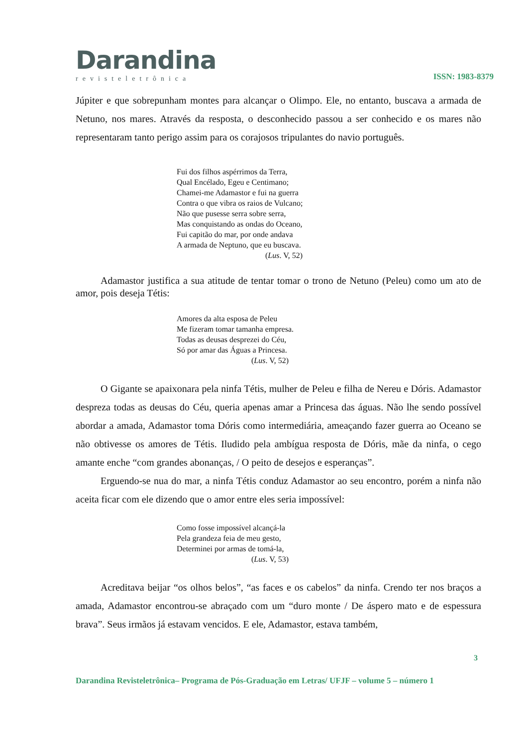Darandina
revisteletrônica
ISSN: 1983-8379
Júpiter e que sobrepunham montes para alcançar o Olimpo. Ele, no entanto, buscava a armada de Netuno, nos mares. Através da resposta, o desconhecido passou a ser conhecido e os mares não representaram tanto perigo assim para os corajosos tripulantes do navio português.
Fui dos filhos aspérrimos da Terra,
Qual Encélado, Egeu e Centimano;
Chamei-me Adamastor e fui na guerra
Contra o que vibra os raios de Vulcano;
Não que pusesse serra sobre serra,
Mas conquistando as ondas do Oceano,
Fui capitão do mar, por onde andava
A armada de Neptuno, que eu buscava.
(Lus. V, 52)
Adamastor justifica a sua atitude de tentar tomar o trono de Netuno (Peleu) como um ato de amor, pois deseja Tétis:
Amores da alta esposa de Peleu
Me fizeram tomar tamanha empresa.
Todas as deusas desprezei do Céu,
Só por amar das Águas a Princesa.
(Lus. V, 52)
O Gigante se apaixonara pela ninfa Tétis, mulher de Peleu e filha de Nereu e Dóris. Adamastor despreza todas as deusas do Céu, queria apenas amar a Princesa das águas. Não lhe sendo possível abordar a amada, Adamastor toma Dóris como intermediária, ameaçando fazer guerra ao Oceano se não obtivesse os amores de Tétis. Iludido pela ambígua resposta de Dóris, mãe da ninfa, o cego amante enche “com grandes abonanças, / O peito de desejos e esperanças”.
Erguendo-se nua do mar, a ninfa Tétis conduz Adamastor ao seu encontro, porém a ninfa não aceita ficar com ele dizendo que o amor entre eles seria impossível:
Como fosse impossível alcançá-la
Pela grandeza feia de meu gesto,
Determinei por armas de tomá-la,
(Lus. V, 53)
Acreditava beijar “os olhos belos”, “as faces e os cabelos” da ninfa. Crendo ter nos braços a amada, Adamastor encontrou-se abraçado com um “duro monte / De áspero mato e de espessura brava”. Seus irmãos já estavam vencidos. E ele, Adamastor, estava também,
3
Darandina Revisteletrônica– Programa de Pós-Graduação em Letras/ UFJF – volume 5 – número 1